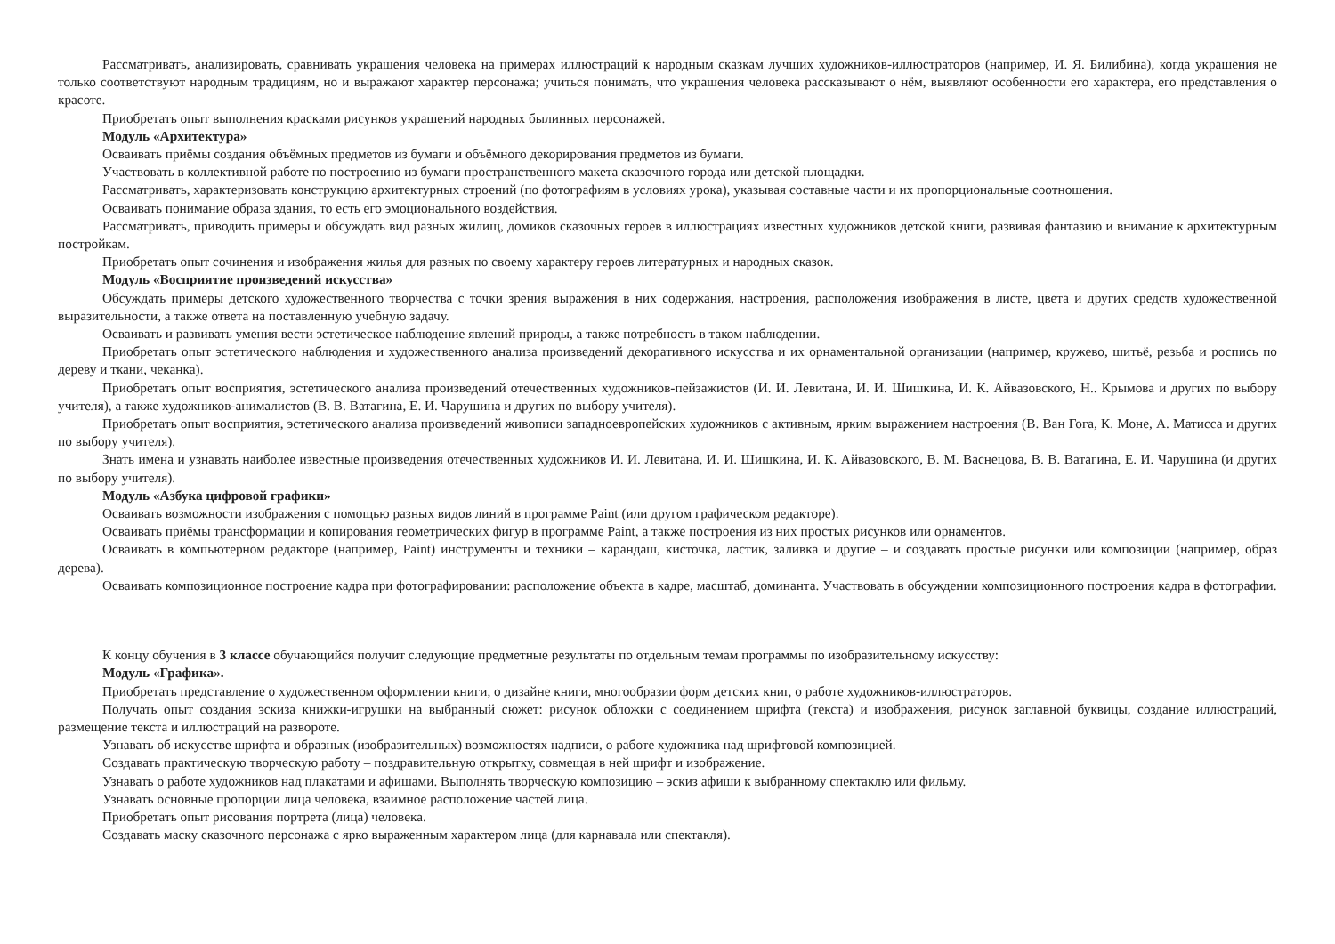Рассматривать, анализировать, сравнивать украшения человека на примерах иллюстраций к народным сказкам лучших художников-иллюстраторов (например, И. Я. Билибина), когда украшения не только соответствуют народным традициям, но и выражают характер персонажа; учиться понимать, что украшения человека рассказывают о нём, выявляют особенности его характера, его представления о красоте.
Приобретать опыт выполнения красками рисунков украшений народных былинных персонажей.
Модуль «Архитектура»
Осваивать приёмы создания объёмных предметов из бумаги и объёмного декорирования предметов из бумаги.
Участвовать в коллективной работе по построению из бумаги пространственного макета сказочного города или детской площадки.
Рассматривать, характеризовать конструкцию архитектурных строений (по фотографиям в условиях урока), указывая составные части и их пропорциональные соотношения.
Осваивать понимание образа здания, то есть его эмоционального воздействия.
Рассматривать, приводить примеры и обсуждать вид разных жилищ, домиков сказочных героев в иллюстрациях известных художников детской книги, развивая фантазию и внимание к архитектурным постройкам.
Приобретать опыт сочинения и изображения жилья для разных по своему характеру героев литературных и народных сказок.
Модуль «Восприятие произведений искусства»
Обсуждать примеры детского художественного творчества с точки зрения выражения в них содержания, настроения, расположения изображения в листе, цвета и других средств художественной выразительности, а также ответа на поставленную учебную задачу.
Осваивать и развивать умения вести эстетическое наблюдение явлений природы, а также потребность в таком наблюдении.
Приобретать опыт эстетического наблюдения и художественного анализа произведений декоративного искусства и их орнаментальной организации (например, кружево, шитьё, резьба и роспись по дереву и ткани, чеканка).
Приобретать опыт восприятия, эстетического анализа произведений отечественных художников-пейзажистов (И. И. Левитана, И. И. Шишкина, И. К. Айвазовского, Н.. Крымова и других по выбору учителя), а также художников-анималистов (В. В. Ватагина, Е. И. Чарушина и других по выбору учителя).
Приобретать опыт восприятия, эстетического анализа произведений живописи западноевропейских художников с активным, ярким выражением настроения (В. Ван Гога, К. Моне, А. Матисса и других по выбору учителя).
Знать имена и узнавать наиболее известные произведения отечественных художников И. И. Левитана, И. И. Шишкина, И. К. Айвазовского, В. М. Васнецова, В. В. Ватагина, Е. И. Чарушина (и других по выбору учителя).
Модуль «Азбука цифровой графики»
Осваивать возможности изображения с помощью разных видов линий в программе Paint (или другом графическом редакторе).
Осваивать приёмы трансформации и копирования геометрических фигур в программе Paint, а также построения из них простых рисунков или орнаментов.
Осваивать в компьютерном редакторе (например, Paint) инструменты и техники – карандаш, кисточка, ластик, заливка и другие – и создавать простые рисунки или композиции (например, образ дерева).
Осваивать композиционное построение кадра при фотографировании: расположение объекта в кадре, масштаб, доминанта. Участвовать в обсуждении композиционного построения кадра в фотографии.
К концу обучения в 3 классе обучающийся получит следующие предметные результаты по отдельным темам программы по изобразительному искусству:
Модуль «Графика».
Приобретать представление о художественном оформлении книги, о дизайне книги, многообразии форм детских книг, о работе художников-иллюстраторов.
Получать опыт создания эскиза книжки-игрушки на выбранный сюжет: рисунок обложки с соединением шрифта (текста) и изображения, рисунок заглавной буквицы, создание иллюстраций, размещение текста и иллюстраций на развороте.
Узнавать об искусстве шрифта и образных (изобразительных) возможностях надписи, о работе художника над шрифтовой композицией.
Создавать практическую творческую работу – поздравительную открытку, совмещая в ней шрифт и изображение.
Узнавать о работе художников над плакатами и афишами. Выполнять творческую композицию – эскиз афиши к выбранному спектаклю или фильму.
Узнавать основные пропорции лица человека, взаимное расположение частей лица.
Приобретать опыт рисования портрета (лица) человека.
Создавать маску сказочного персонажа с ярко выраженным характером лица (для карнавала или спектакля).